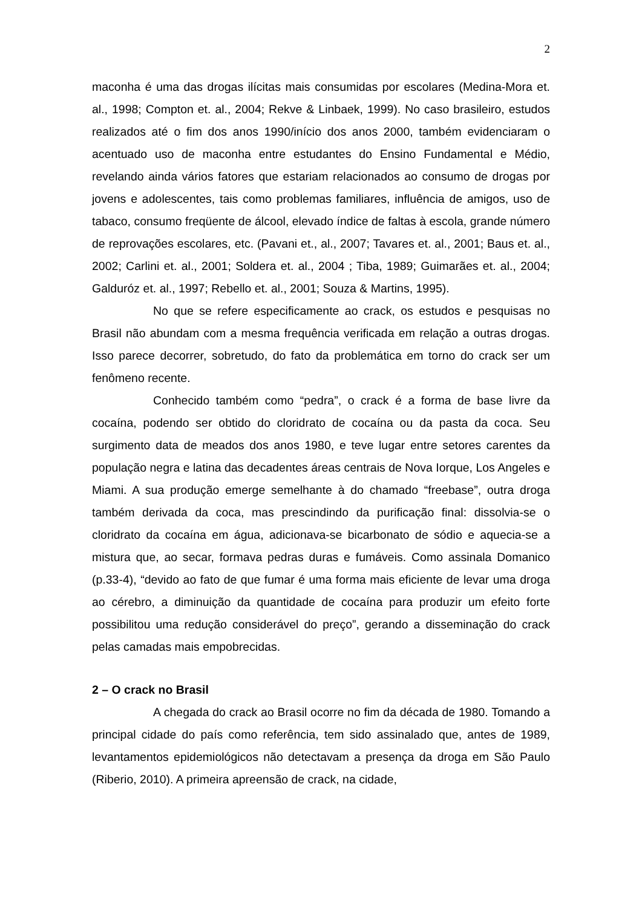2
maconha é uma das drogas ilícitas mais consumidas por escolares (Medina-Mora et. al., 1998; Compton et. al., 2004; Rekve & Linbaek, 1999). No caso brasileiro, estudos realizados até o fim dos anos 1990/início dos anos 2000, também evidenciaram o acentuado uso de maconha entre estudantes do Ensino Fundamental e Médio, revelando ainda vários fatores que estariam relacionados ao consumo de drogas por jovens e adolescentes, tais como problemas familiares, influência de amigos, uso de tabaco, consumo freqüente de álcool, elevado índice de faltas à escola, grande número de reprovações escolares, etc. (Pavani et., al., 2007; Tavares et. al., 2001; Baus et. al., 2002; Carlini et. al., 2001; Soldera et. al., 2004 ; Tiba, 1989; Guimarães et. al., 2004; Galduróz et. al., 1997; Rebello et. al., 2001; Souza & Martins, 1995).
No que se refere especificamente ao crack, os estudos e pesquisas no Brasil não abundam com a mesma frequência verificada em relação a outras drogas. Isso parece decorrer, sobretudo, do fato da problemática em torno do crack ser um fenômeno recente.
Conhecido também como “pedra”, o crack é a forma de base livre da cocaína, podendo ser obtido do cloridrato de cocaína ou da pasta da coca. Seu surgimento data de meados dos anos 1980, e teve lugar entre setores carentes da população negra e latina das decadentes áreas centrais de Nova Iorque, Los Angeles e Miami. A sua produção emerge semelhante à do chamado “freebase”, outra droga também derivada da coca, mas prescindindo da purificação final: dissolvia-se o cloridrato da cocaína em água, adicionava-se bicarbonato de sódio e aquecia-se a mistura que, ao secar, formava pedras duras e fumáveis. Como assinala Domanico (p.33-4), “devido ao fato de que fumar é uma forma mais eficiente de levar uma droga ao cérebro, a diminuição da quantidade de cocaína para produzir um efeito forte possibilitou uma redução considerável do preço”, gerando a disseminação do crack pelas camadas mais empobrecidas.
2 – O crack no Brasil
A chegada do crack ao Brasil ocorre no fim da década de 1980. Tomando a principal cidade do país como referência, tem sido assinalado que, antes de 1989, levantamentos epidemiológicos não detectavam a presença da droga em São Paulo (Riberio, 2010). A primeira apreensão de crack, na cidade,